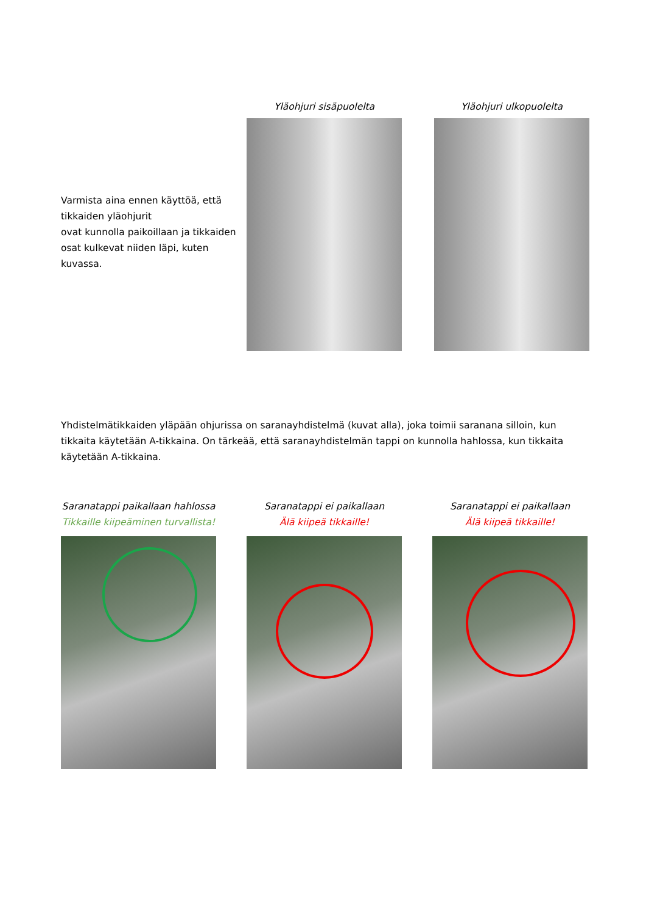Varmista aina ennen käyttöä, että tikkaiden yläohjurit
ovat kunnolla paikoillaan ja tikkaiden osat kulkevat niiden läpi, kuten kuvassa.
Yläohjuri sisäpuolelta Yläohjuri ulkopuolelta
Yhdistelmätikkaiden yläpään ohjurissa on saranayhdistelmä (kuvat alla), joka toimii saranana silloin, kun tikkaita käytetään A-tikkaina. On tärkeää, että saranayhdistelmän tappi on kunnolla hahlossa, kun tikkaita käytetään A-tikkaina.
Saranatappi paikallaan hahlossa
Tikkaille kiipeäminen turvallista!
Saranatappi ei paikallaan
Älä kiipeä tikkaille!
Saranatappi ei paikallaan
Älä kiipeä tikkaille!